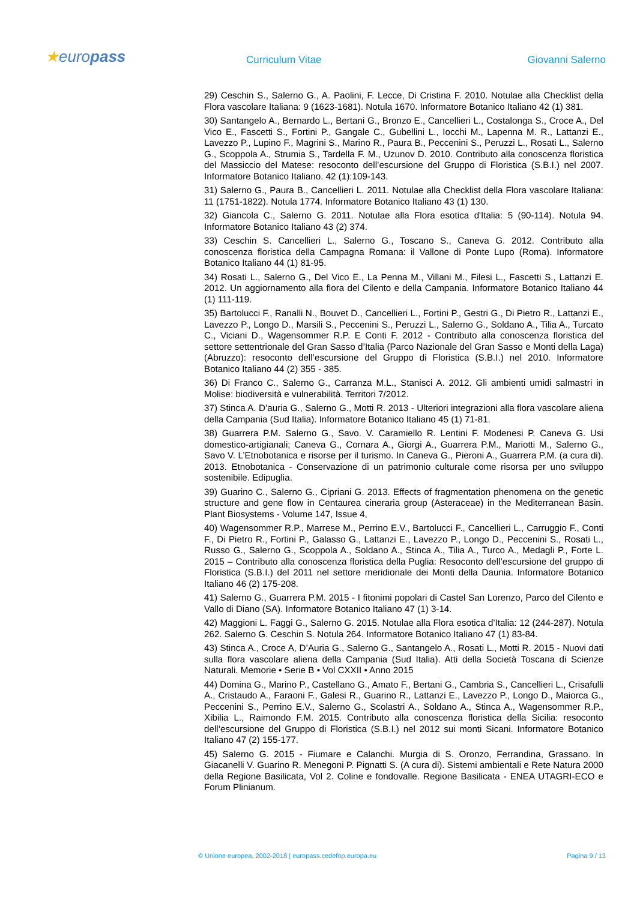★europass
Curriculum Vitae
Giovanni Salerno
29) Ceschin S., Salerno G., A. Paolini, F. Lecce, Di Cristina F. 2010. Notulae alla Checklist della Flora vascolare Italiana: 9 (1623-1681). Notula 1670. Informatore Botanico Italiano 42 (1) 381.
30) Santangelo A., Bernardo L., Bertani G., Bronzo E., Cancellieri L., Costalonga S., Croce A., Del Vico E., Fascetti S., Fortini P., Gangale C., Gubellini L., Iocchi M., Lapenna M. R., Lattanzi E., Lavezzo P., Lupino F., Magrini S., Marino R., Paura B., Peccenini S., Peruzzi L., Rosati L., Salerno G., Scoppola A., Strumia S., Tardella F. M., Uzunov D. 2010. Contributo alla conoscenza floristica del Massiccio del Matese: resoconto dell’escursione del Gruppo di Floristica (S.B.I.) nel 2007. Informatore Botanico Italiano. 42 (1):109-143.
31) Salerno G., Paura B., Cancellieri L. 2011. Notulae alla Checklist della Flora vascolare Italiana: 11 (1751-1822). Notula 1774. Informatore Botanico Italiano 43 (1) 130.
32) Giancola C., Salerno G. 2011. Notulae alla Flora esotica d'Italia: 5 (90-114). Notula 94. Informatore Botanico Italiano 43 (2) 374.
33) Ceschin S. Cancellieri L., Salerno G., Toscano S., Caneva G. 2012. Contributo alla conoscenza floristica della Campagna Romana: il Vallone di Ponte Lupo (Roma). Informatore Botanico Italiano 44 (1) 81-95.
34) Rosati L., Salerno G., Del Vico E., La Penna M., Villani M., Filesi L., Fascetti S., Lattanzi E. 2012. Un aggiornamento alla flora del Cilento e della Campania. Informatore Botanico Italiano 44 (1) 111-119.
35) Bartolucci F., Ranalli N., Bouvet D., Cancellieri L., Fortini P., Gestri G., Di Pietro R., Lattanzi E., Lavezzo P., Longo D., Marsili S., Peccenini S., Peruzzi L., Salerno G., Soldano A., Tilia A., Turcato C., Viciani D., Wagensommer R.P. E Conti F. 2012 - Contributo alla conoscenza floristica del settore settentrionale del Gran Sasso d’Italia (Parco Nazionale del Gran Sasso e Monti della Laga) (Abruzzo): resoconto dell’escursione del Gruppo di Floristica (S.B.I.) nel 2010. Informatore Botanico Italiano 44 (2) 355 - 385.
36) Di Franco C., Salerno G., Carranza M.L., Stanisci A. 2012. Gli ambienti umidi salmastri in Molise: biodiversità e vulnerabilità. Territori 7/2012.
37) Stinca A. D’auria G., Salerno G., Motti R. 2013 - Ulteriori integrazioni alla flora vascolare aliena della Campania (Sud Italia). Informatore Botanico Italiano 45 (1) 71-81.
38) Guarrera P.M. Salerno G., Savo. V. Caramiello R. Lentini F. Modenesi P. Caneva G. Usi domestico-artigianali; Caneva G., Cornara A., Giorgi A., Guarrera P.M., Mariotti M., Salerno G., Savo V. L’Etnobotanica e risorse per il turismo. In Caneva G., Pieroni A., Guarrera P.M. (a cura di). 2013. Etnobotanica - Conservazione di un patrimonio culturale come risorsa per uno sviluppo sostenibile. Edipuglia.
39) Guarino C., Salerno G., Cipriani G. 2013. Effects of fragmentation phenomena on the genetic structure and gene flow in Centaurea cineraria group (Asteraceae) in the Mediterranean Basin. Plant Biosystems - Volume 147, Issue 4,
40) Wagensommer R.P., Marrese M., Perrino E.V., Bartolucci F., Cancellieri L., Carruggio F., Conti F., Di Pietro R., Fortini P., Galasso G., Lattanzi E., Lavezzo P., Longo D., Peccenini S., Rosati L., Russo G., Salerno G., Scoppola A., Soldano A., Stinca A., Tilia A., Turco A., Medagli P., Forte L. 2015 – Contributo alla conoscenza floristica della Puglia: Resoconto dell’escursione del gruppo di Floristica (S.B.I.) del 2011 nel settore meridionale dei Monti della Daunia. Informatore Botanico Italiano 46 (2) 175-208.
41) Salerno G., Guarrera P.M. 2015 - I fitonimi popolari di Castel San Lorenzo, Parco del Cilento e Vallo di Diano (SA). Informatore Botanico Italiano 47 (1) 3-14.
42) Maggioni L. Faggi G., Salerno G. 2015. Notulae alla Flora esotica d'Italia: 12 (244-287). Notula 262. Salerno G. Ceschin S. Notula 264. Informatore Botanico Italiano 47 (1) 83-84.
43) Stinca A., Croce A, D’Auria G., Salerno G., Santangelo A., Rosati L., Motti R. 2015 - Nuovi dati sulla flora vascolare aliena della Campania (Sud Italia). Atti della Società Toscana di Scienze Naturali. Memorie • Serie B • Vol CXXII • Anno 2015
44) Domina G., Marino P., Castellano G., Amato F., Bertani G., Cambria S., Cancellieri L., Crisafulli A., Cristaudo A., Faraoni F., Galesi R., Guarino R., Lattanzi E., Lavezzo P., Longo D., Maiorca G., Peccenini S., Perrino E.V., Salerno G., Scolastri A., Soldano A., Stinca A., Wagensommer R.P., Xibilia L., Raimondo F.M. 2015. Contributo alla conoscenza floristica della Sicilia: resoconto dell’escursione del Gruppo di Floristica (S.B.I.) nel 2012 sui monti Sicani. Informatore Botanico Italiano 47 (2) 155-177.
45) Salerno G. 2015 - Fiumare e Calanchi. Murgia di S. Oronzo, Ferrandina, Grassano. In Giacanelli V. Guarino R. Menegoni P. Pignatti S. (A cura di). Sistemi ambientali e Rete Natura 2000 della Regione Basilicata, Vol 2. Coline e fondovalle. Regione Basilicata - ENEA UTAGRI-ECO e Forum Plinianum.
© Unione europea, 2002-2018 | europass.cedefop.europa.eu Pagina 9 / 13